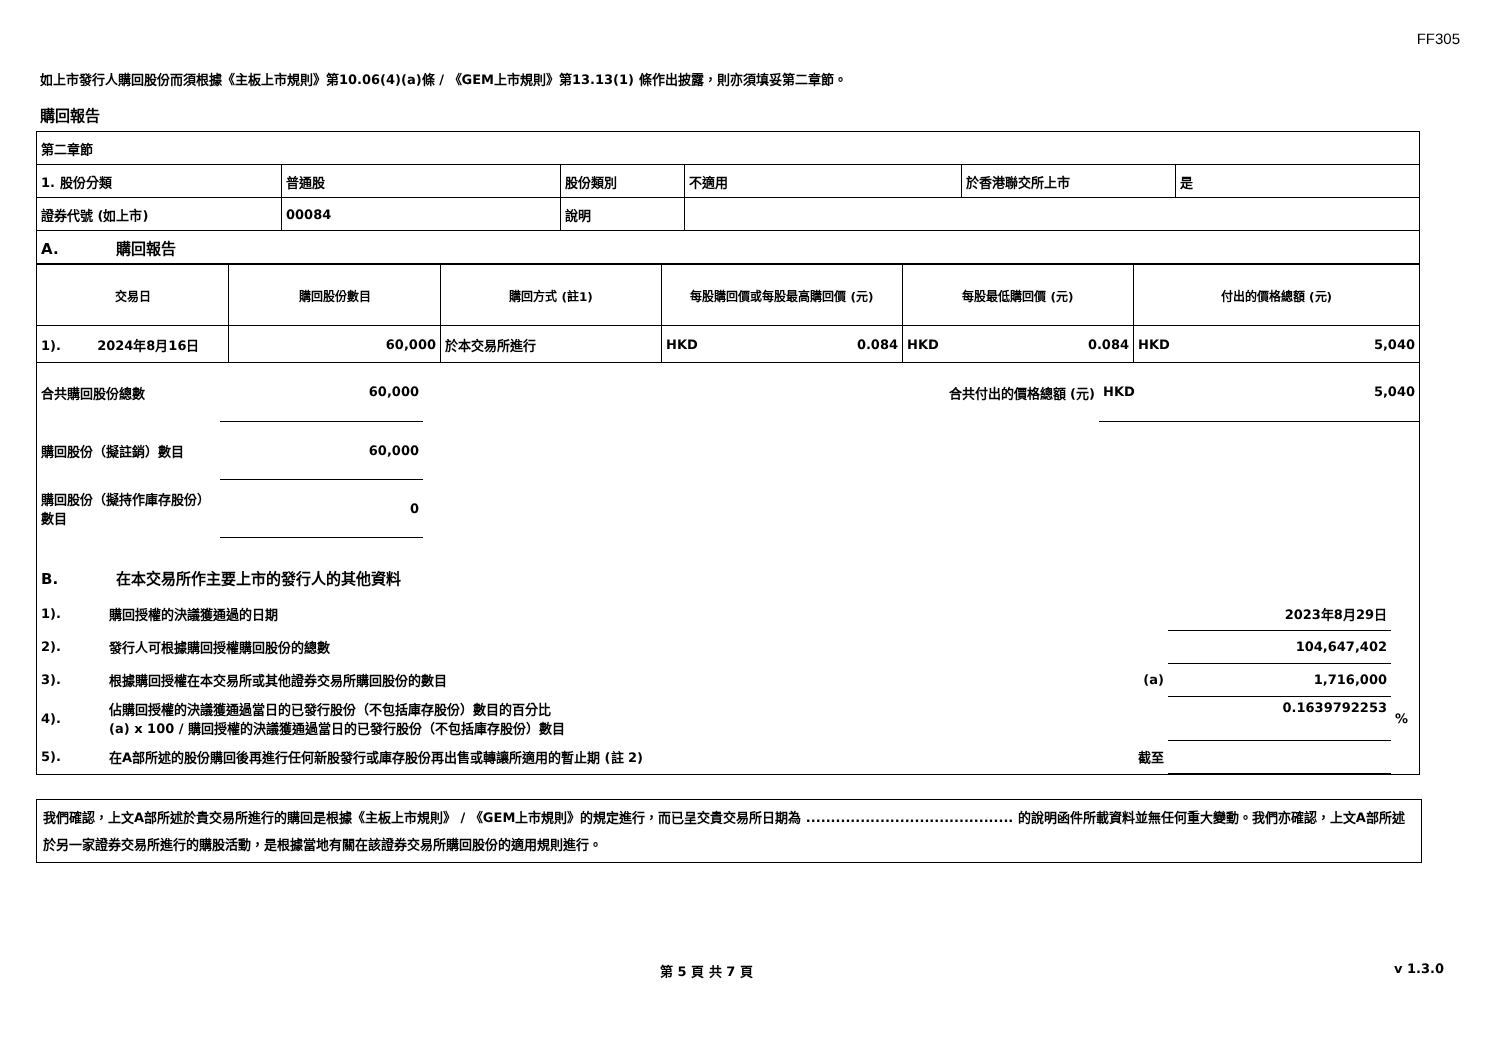FF305
如上市發行人購回股份而須根據《主板上市規則》第10.06(4)(a)條 / 《GEM上市規則》第13.13(1) 條作出披露，則亦須填妥第二章節。
購回報告
| 第二章節 | | | | | |
| 1. 股份分類 | 普通股 | 股份類別 | 不適用 | 於香港聯交所上市 | 是 |
| 證券代號 (如上市) | 00084 | 說明 | | | |
| A. 購回報告 | | | | | |
| 交易日 | 購回股份數目 | 購回方式 (註1) | 每股購回價或每股最高購回價 (元) | 每股最低購回價 (元) | 付出的價格總額 (元) |
| --- | --- | --- | --- | --- | --- |
| 1). 2024年8月16日 | 60,000 | 於本交易所進行 | HKD 0.084 | HKD 0.084 | HKD 5,040 |
| 合共購回股份總數 | 60,000 | | 合共付出的價格總額 (元) | HKD 5,040 |
| 購回股份（擬註銷）數目 | 60,000 | | | |
| 購回股份（擬持作庫存股份）數目 | 0 | | | |
| B. 在本交易所作主要上市的發行人的其他資料 | | | | |
| 1). | 購回授權的決議獲通過的日期 | | 2023年8月29日 | |
| 2). | 發行人可根據購回授權購回股份的總數 | | 104,647,402 | |
| 3). | 根據購回授權在本交易所或其他證券交易所購回股份的數目 | (a) | 1,716,000 | |
| 4). | 佔購回授權的決議獲通過當日的已發行股份（不包括庫存股份）數目的百分比 (a) x 100 / 購回授權的決議獲通過當日的已發行股份（不包括庫存股份）數目 | | 0.1639792253 | % |
| 5). | 在A部所述的股份購回後再進行任何新股發行或庫存股份再出售或轉讓所適用的暫止期 (註 2) | 截至 | | |
我們確認，上文A部所述於貴交易所進行的購回是根據《主板上市規則》 / 《GEM上市規則》的規定進行，而已呈交貴交易所日期為 .......................................... 的說明函件所載資料並無任何重大變動。我們亦確認，上文A部所述於另一家證券交易所進行的購股活動，是根據當地有關在該證券交易所購回股份的適用規則進行。
第 5 頁 共 7 頁 v 1.3.0